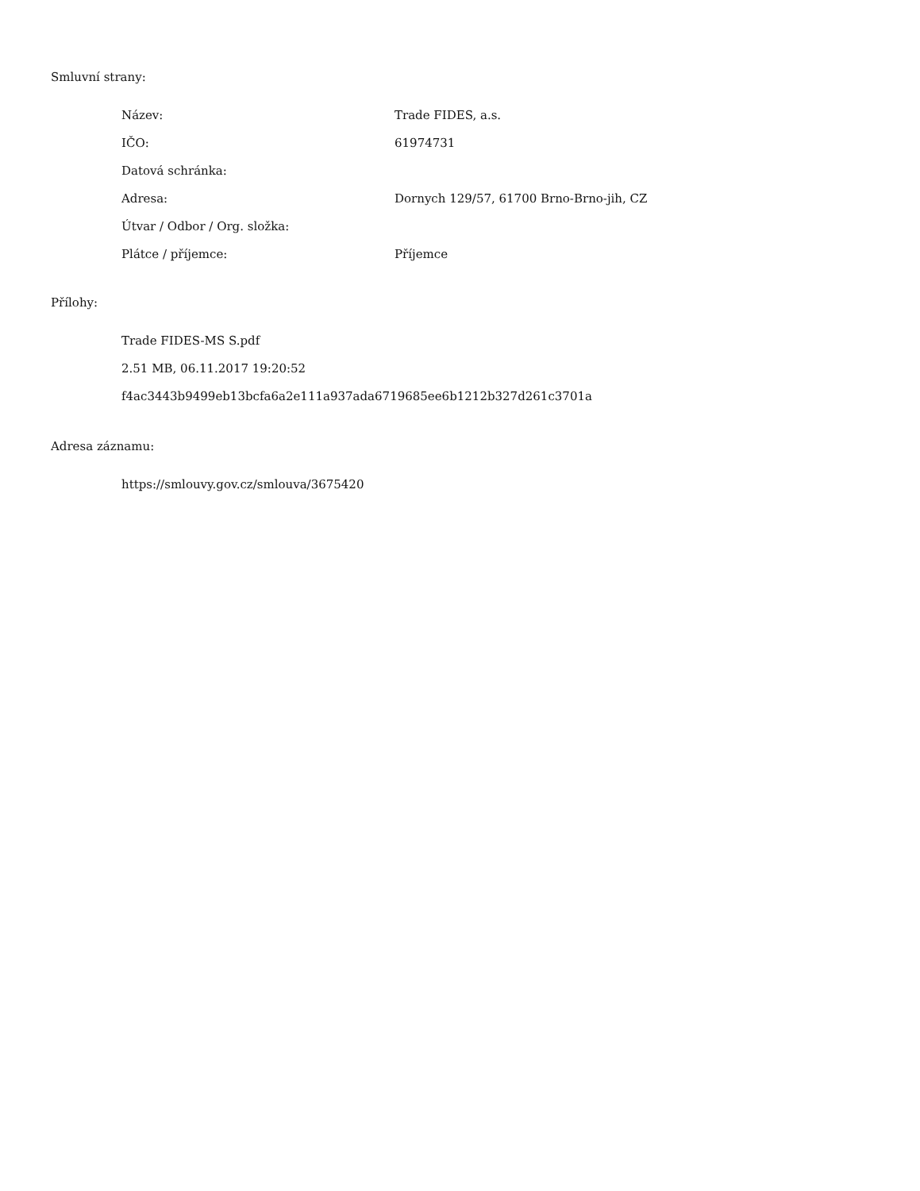Smluvní strany:
| Název: | Trade FIDES, a.s. |
| IČO: | 61974731 |
| Datová schránka: | |
| Adresa: | Dornych 129/57, 61700 Brno-Brno-jih, CZ |
| Útvar / Odbor / Org. složka: | |
| Plátce / příjemce: | Příjemce |
Přílohy:
Trade FIDES-MS S.pdf
2.51 MB, 06.11.2017 19:20:52
f4ac3443b9499eb13bcfa6a2e111a937ada6719685ee6b1212b327d261c3701a
Adresa záznamu:
https://smlouvy.gov.cz/smlouva/3675420